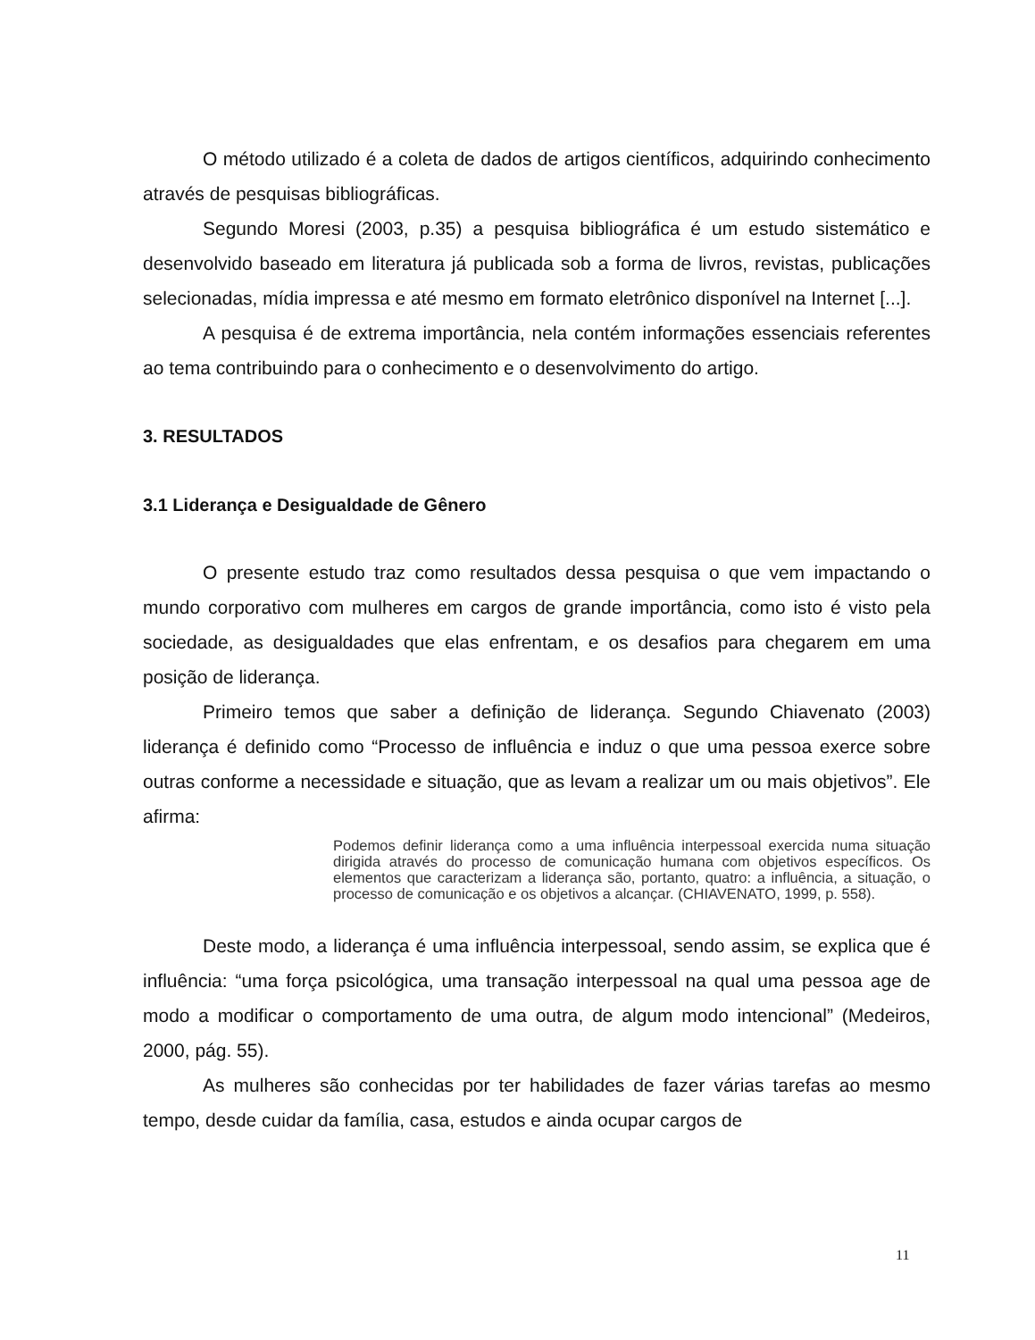O método utilizado é a coleta de dados de artigos científicos, adquirindo conhecimento através de pesquisas bibliográficas.
Segundo Moresi (2003, p.35) a pesquisa bibliográfica é um estudo sistemático e desenvolvido baseado em literatura já publicada sob a forma de livros, revistas, publicações selecionadas, mídia impressa e até mesmo em formato eletrônico disponível na Internet [...].
A pesquisa é de extrema importância, nela contém informações essenciais referentes ao tema contribuindo para o conhecimento e o desenvolvimento do artigo.
3. RESULTADOS
3.1 Liderança e Desigualdade de Gênero
O presente estudo traz como resultados dessa pesquisa o que vem impactando o mundo corporativo com mulheres em cargos de grande importância, como isto é visto pela sociedade, as desigualdades que elas enfrentam, e os desafios para chegarem em uma posição de liderança.
Primeiro temos que saber a definição de liderança. Segundo Chiavenato (2003) liderança é definido como “Processo de influência e induz o que uma pessoa exerce sobre outras conforme a necessidade e situação, que as levam a realizar um ou mais objetivos”. Ele afirma:
Podemos definir liderança como a uma influência interpessoal exercida numa situação dirigida através do processo de comunicação humana com objetivos específicos. Os elementos que caracterizam a liderança são, portanto, quatro: a influência, a situação, o processo de comunicação e os objetivos a alcançar. (CHIAVENATO, 1999, p. 558).
Deste modo, a liderança é uma influência interpessoal, sendo assim, se explica que é influência: “uma força psicológica, uma transação interpessoal na qual uma pessoa age de modo a modificar o comportamento de uma outra, de algum modo intencional” (Medeiros, 2000, pág. 55).
As mulheres são conhecidas por ter habilidades de fazer várias tarefas ao mesmo tempo, desde cuidar da família, casa, estudos e ainda ocupar cargos de
11